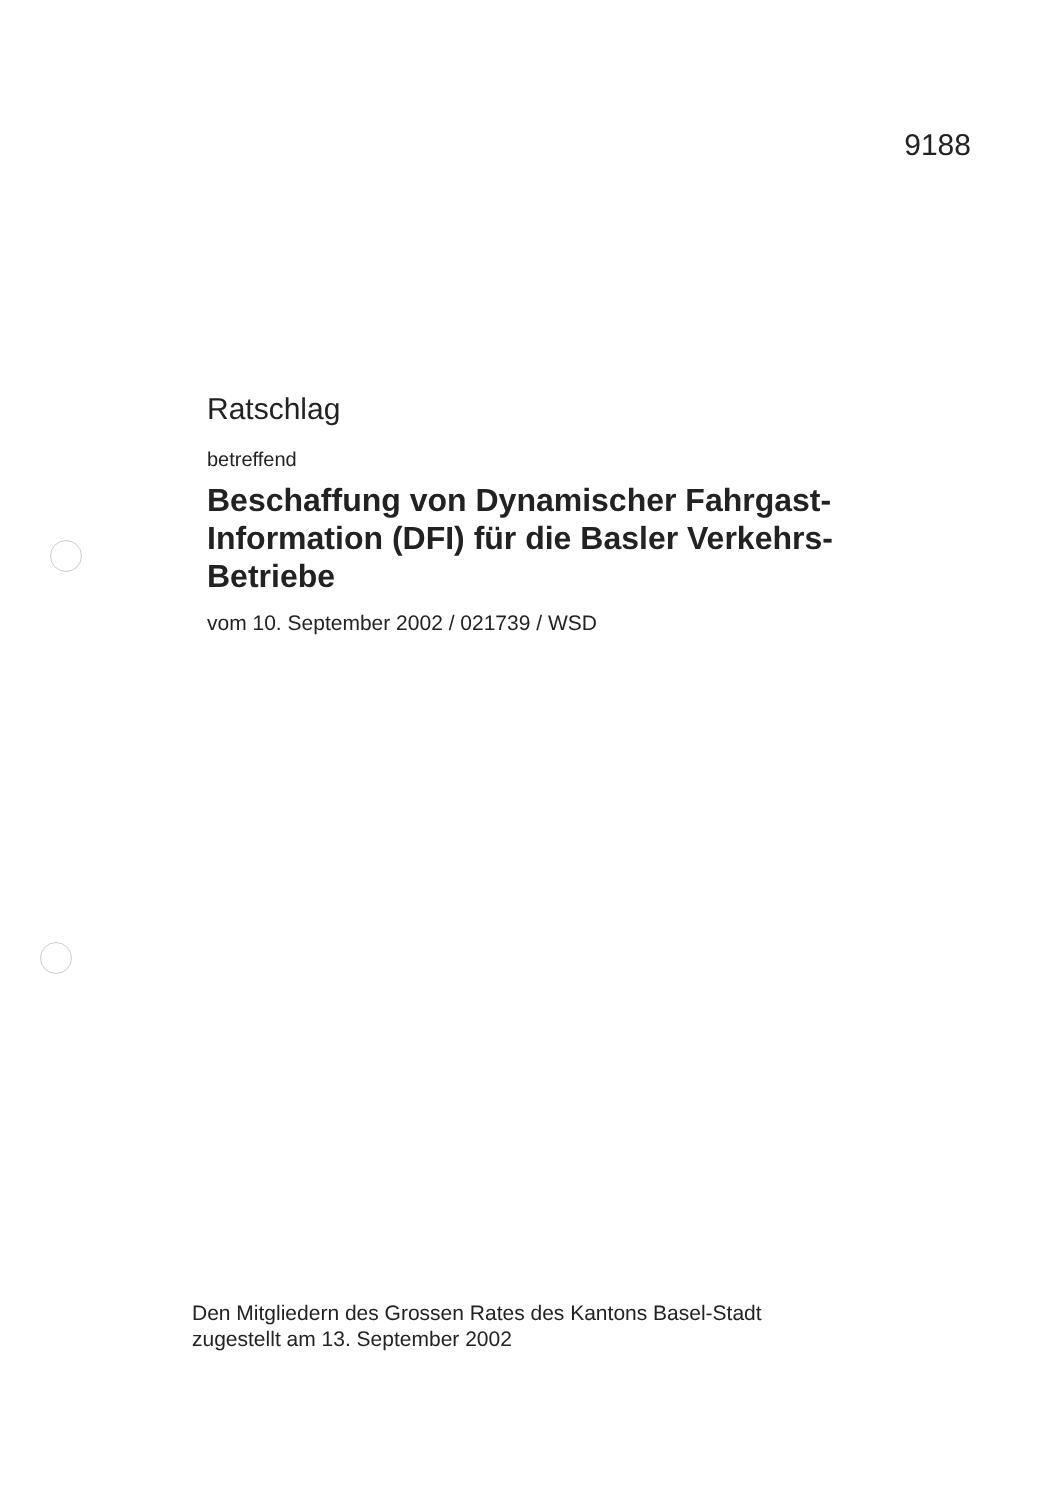9188
Ratschlag
betreffend
Beschaffung von Dynamischer Fahrgast-
Information (DFI) für die Basler Verkehrs-
Betriebe
vom 10. September 2002 / 021739 / WSD
Den Mitgliedern des Grossen Rates des Kantons Basel-Stadt
zugestellt am 13. September 2002